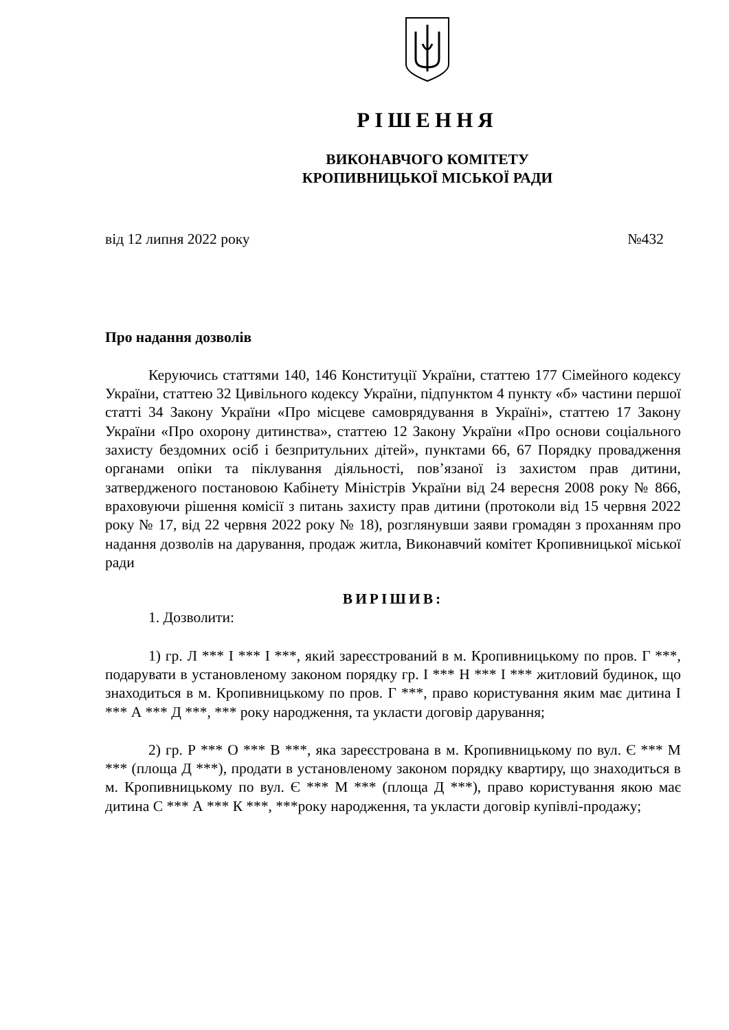РІШЕННЯ
ВИКОНАВЧОГО КОМІТЕТУ
КРОПИВНИЦЬКОЇ МІСЬКОЇ РАДИ
від 12 липня 2022 року №432
Про надання дозволів
Керуючись статтями 140, 146 Конституції України, статтею 177 Сімейного кодексу України, статтею 32 Цивільного кодексу України, підпунктом 4 пункту «б» частини першої статті 34 Закону України «Про місцеве самоврядування в Україні», статтею 17 Закону України «Про охорону дитинства», статтею 12 Закону України «Про основи соціального захисту бездомних осіб і безпритульних дітей», пунктами 66, 67 Порядку провадження органами опіки та піклування діяльності, пов’язаної із захистом прав дитини, затвердженого постановою Кабінету Міністрів України від 24 вересня 2008 року № 866, враховуючи рішення комісії з питань захисту прав дитини (протоколи від 15 червня 2022 року № 17, від 22 червня 2022 року № 18), розглянувши заяви громадян з проханням про надання дозволів на дарування, продаж житла, Виконавчий комітет Кропивницької міської ради
ВИРІШИВ:
1. Дозволити:
1) гр. Л *** І *** І ***, який зареєстрований в м. Кропивницькому по пров. Г ***, подарувати в установленому законом порядку гр. І *** Н *** І *** житловий будинок, що знаходиться в м. Кропивницькому по пров. Г ***, право користування яким має дитина І *** А *** Д ***, *** року народження, та укласти договір дарування;
2) гр. Р *** О *** В ***, яка зареєстрована в м. Кропивницькому по вул. Є *** М *** (площа Д ***), продати в установленому законом порядку квартиру, що знаходиться в м. Кропивницькому по вул. Є *** М *** (площа Д ***), право користування якою має дитина С *** А *** К ***, ***року народження, та укласти договір купівлі-продажу;